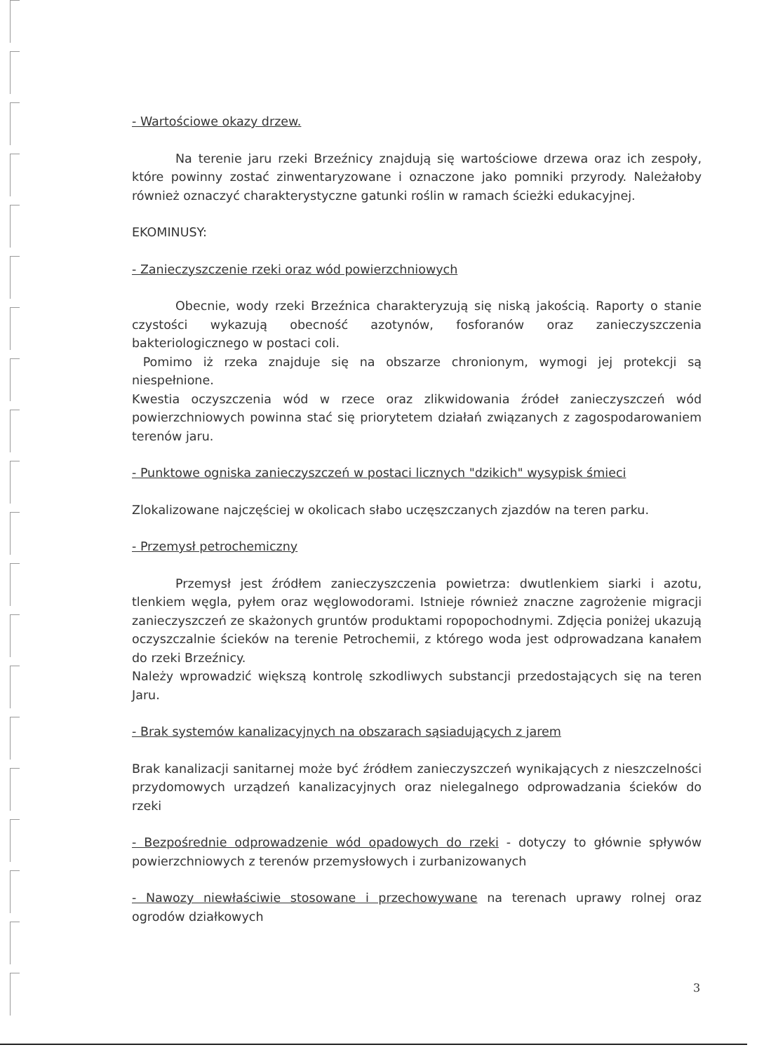- Wartościowe okazy drzew.
Na terenie jaru rzeki Brzeźnicy znajdują się wartościowe drzewa oraz ich zespoły, które powinny zostać zinwentaryzowane i oznaczone jako pomniki przyrody. Należałoby również oznaczyć charakterystyczne gatunki roślin w ramach ścieżki edukacyjnej.
EKOMINUSY:
- Zanieczyszczenie rzeki oraz wód powierzchniowych
Obecnie, wody rzeki Brzeźnica charakteryzują się niską jakością. Raporty o stanie czystości wykazują obecność azotynów, fosforanów oraz zanieczyszczenia bakteriologicznego w postaci coli.
Pomimo iż rzeka znajduje się na obszarze chronionym, wymogi jej protekcji są niespełnione.
Kwestia oczyszczenia wód w rzece oraz zlikwidowania źródeł zanieczyszczeń wód powierzchniowych powinna stać się priorytetem działań związanych z zagospodarowaniem terenów jaru.
- Punktowe ogniska zanieczyszczeń w postaci licznych "dzikich" wysypisk śmieci
Zlokalizowane najczęściej w okolicach słabo uczęszczanych zjazdów na teren parku.
- Przemysł petrochemiczny
Przemysł jest źródłem zanieczyszczenia powietrza: dwutlenkiem siarki i azotu, tlenkiem węgla, pyłem oraz węglowodorami. Istnieje również znaczne zagrożenie migracji zanieczyszczeń ze skażonych gruntów produktami ropopochodnymi. Zdjęcia poniżej ukazują oczyszczalnie ścieków na terenie Petrochemii, z którego woda jest odprowadzana kanałem do rzeki Brzeźnicy.
Należy wprowadzić większą kontrolę szkodliwych substancji przedostających się na teren Jaru.
- Brak systemów kanalizacyjnych na obszarach sąsiadujących z jarem
Brak kanalizacji sanitarnej może być źródłem zanieczyszczeń wynikających z nieszczelności przydomowych urządzeń kanalizacyjnych oraz nielegalnego odprowadzania ścieków do rzeki
- Bezpośrednie odprowadzenie wód opadowych do rzeki - dotyczy to głównie spływów powierzchniowych z terenów przemysłowych i zurbanizowanych
- Nawozy niewłaściwie stosowane i przechowywane na terenach uprawy rolnej oraz ogrodów działkowych
3